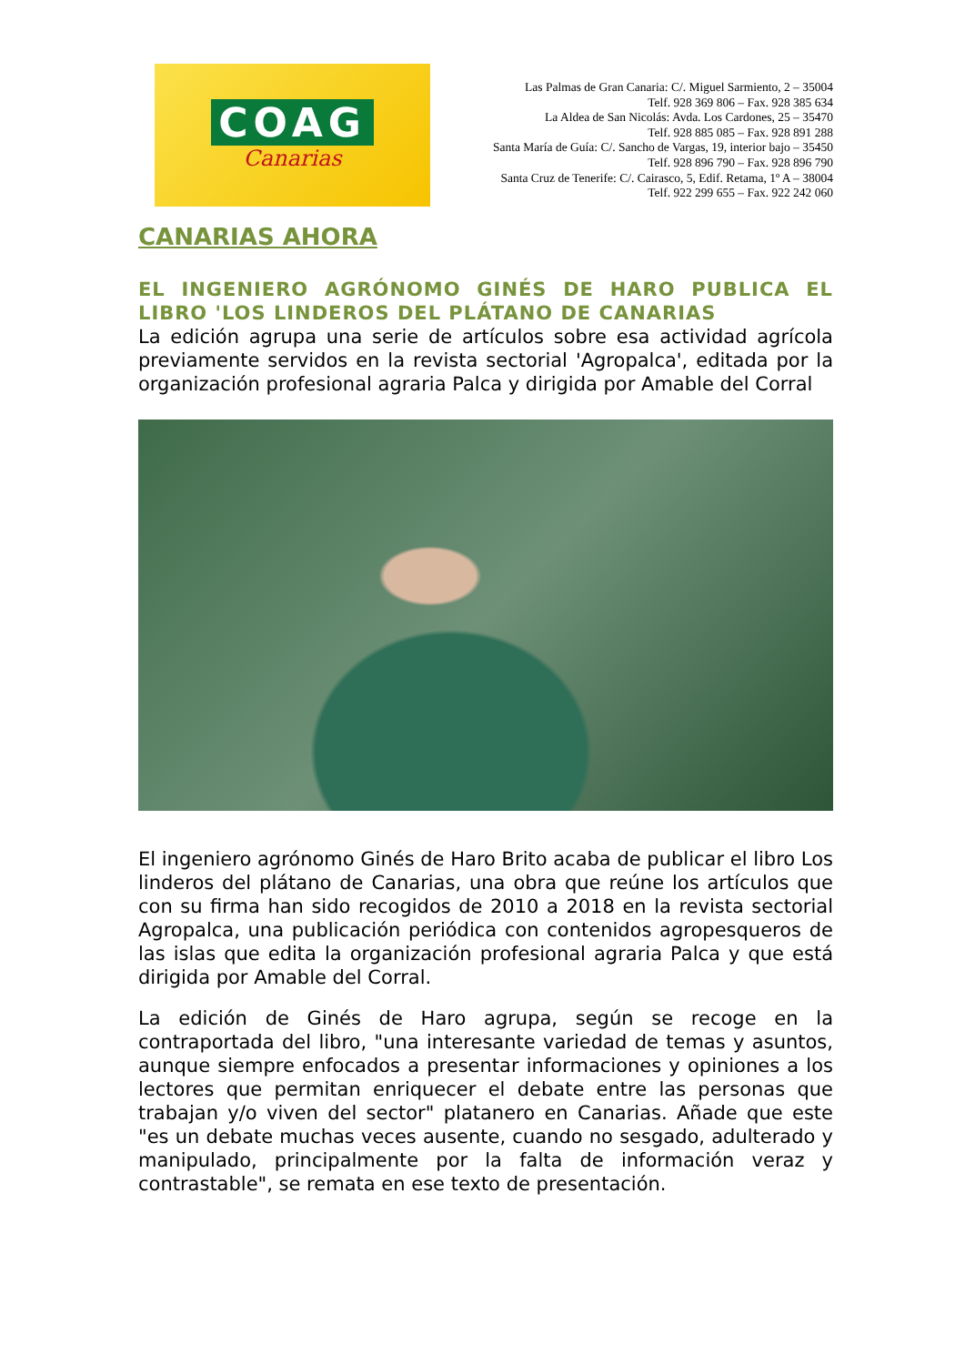COAG
Canarias
Las Palmas de Gran Canaria: C/. Miguel Sarmiento, 2 – 35004
Telf. 928 369 806 – Fax. 928 385 634
La Aldea de San Nicolás: Avda. Los Cardones, 25 – 35470
Telf. 928 885 085 – Fax. 928 891 288
Santa María de Guía: C/. Sancho de Vargas, 19, interior bajo – 35450
Telf. 928 896 790 – Fax. 928 896 790
Santa Cruz de Tenerife: C/. Cairasco, 5, Edif. Retama, 1º A – 38004
Telf. 922 299 655 – Fax. 922 242 060
CANARIAS AHORA
EL INGENIERO AGRÓNOMO GINÉS DE HARO PUBLICA EL
LIBRO 'LOS LINDEROS DEL PLÁTANO DE CANARIAS
La edición agrupa una serie de artículos sobre esa actividad agrícola previamente servidos en la revista sectorial 'Agropalca', editada por la organización profesional agraria Palca y dirigida por Amable del Corral
El ingeniero agrónomo Ginés de Haro Brito acaba de publicar el libro Los linderos del plátano de Canarias, una obra que reúne los artículos que con su firma han sido recogidos de 2010 a 2018 en la revista sectorial Agropalca, una publicación periódica con contenidos agropesqueros de las islas que edita la organización profesional agraria Palca y que está dirigida por Amable del Corral.
La edición de Ginés de Haro agrupa, según se recoge en la contraportada del libro, "una interesante variedad de temas y asuntos, aunque siempre enfocados a presentar informaciones y opiniones a los lectores que permitan enriquecer el debate entre las personas que trabajan y/o viven del sector" platanero en Canarias. Añade que este "es un debate muchas veces ausente, cuando no sesgado, adulterado y manipulado, principalmente por la falta de información veraz y contrastable", se remata en ese texto de presentación.